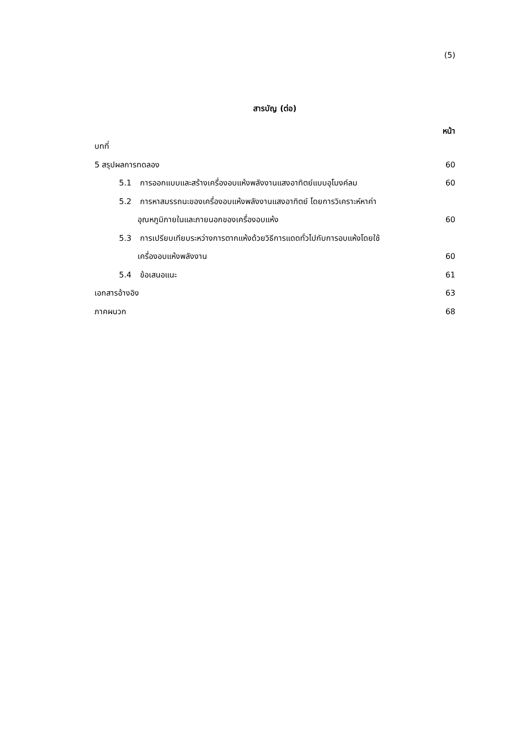(5)
สารบัญ (ต่อ)
หน้า
บทที่
5 สรุปผลการทดลอง 60
5.1 การออกแบบและสร้างเครื่องอบแห้งพลังงานแสงอาทิตย์แบบอุโมงค์ลม 60
5.2 การหาสมรรถนะของเครื่องอบแห้งพลังงานแสงอาทิตย์ โดยการวิเคราะห์หาค่า
อุณหภูมิภายในและภายนอกของเครื่องอบแห้ง 60
5.3 การเปรียบเทียบระหว่างการตากแห้งด้วยวิธีการแดดทั่วไปกับการอบแห้งโดยใช้
เครื่องอบแห้งพลังงาน 60
5.4 ข้อเสนอแนะ 61
เอกสารอ้างอิง 63
ภาคผนวก 68